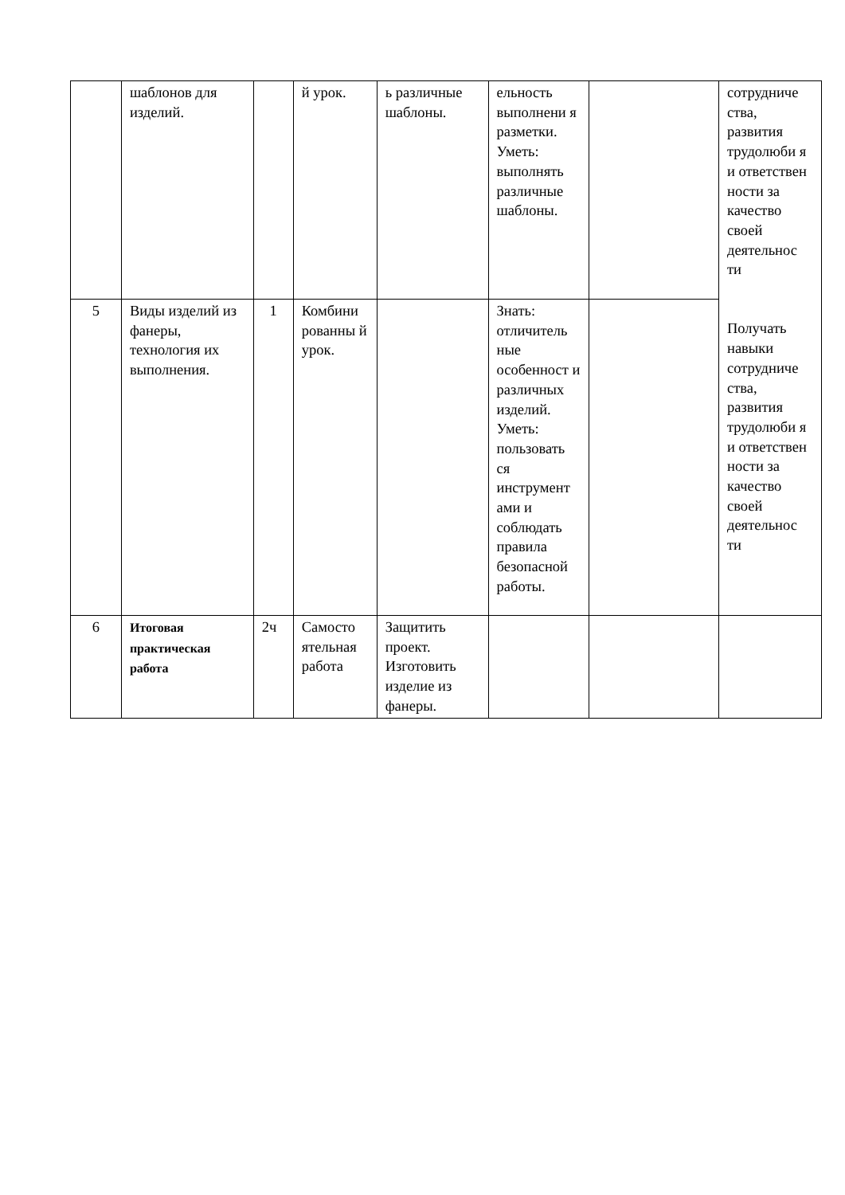| | шаблонов для изделий. | | й урок. | ь различные шаблоны. | ельность выполнени я разметки. Уметь: выполнять различные шаблоны. | | сотрудниче ства, развития трудолюби я и ответствен ности за качество своей деятельнос ти Получать навыки сотрудниче ства, развития трудолюби я и ответствен ности за качество своей деятельнос ти |
| 5 | Виды изделий из фанеры, технология их выполнения. | 1 | Комбини рованны й урок. | | Знать: отличитель ные особенност и различных изделий. Уметь: пользовать ся инструмент ами и соблюдать правила безопасной работы. | | |
| 6 | Итоговая практическая работа | 2ч | Самосто ятельная работа | Защитить проект. Изготовить изделие из фанеры. | | | |